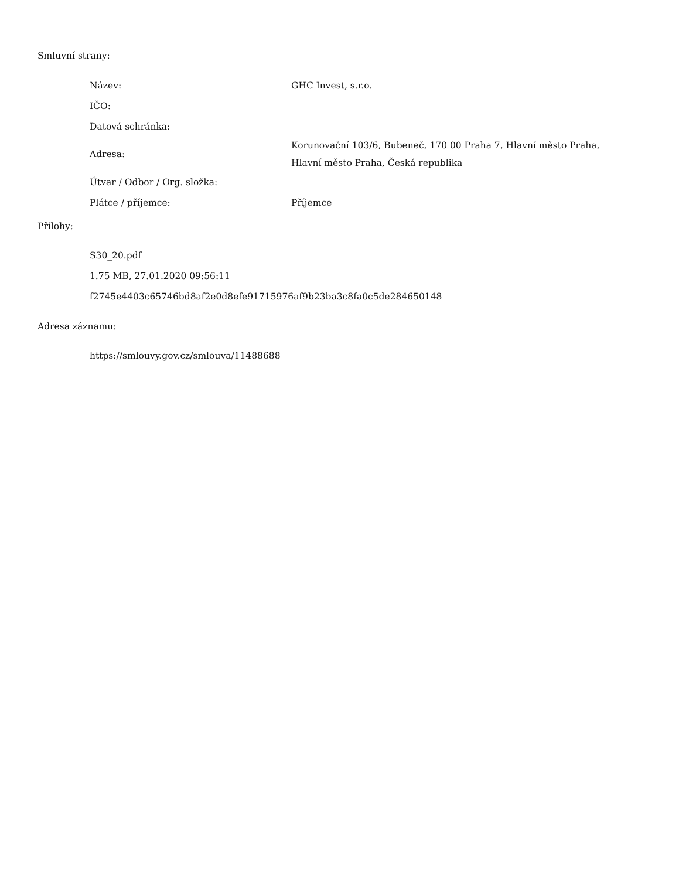Smluvní strany:
| Název: | GHC Invest, s.r.o. |
| IČO: | |
| Datová schránka: | |
| Adresa: | Korunovační 103/6, Bubeneč, 170 00 Praha 7, Hlavní město Praha, Hlavní město Praha, Česká republika |
| Útvar / Odbor / Org. složka: | |
| Plátce / příjemce: | Příjemce |
Přílohy:
S30_20.pdf
1.75 MB, 27.01.2020 09:56:11
f2745e4403c65746bd8af2e0d8efe91715976af9b23ba3c8fa0c5de284650148
Adresa záznamu:
https://smlouvy.gov.cz/smlouva/11488688